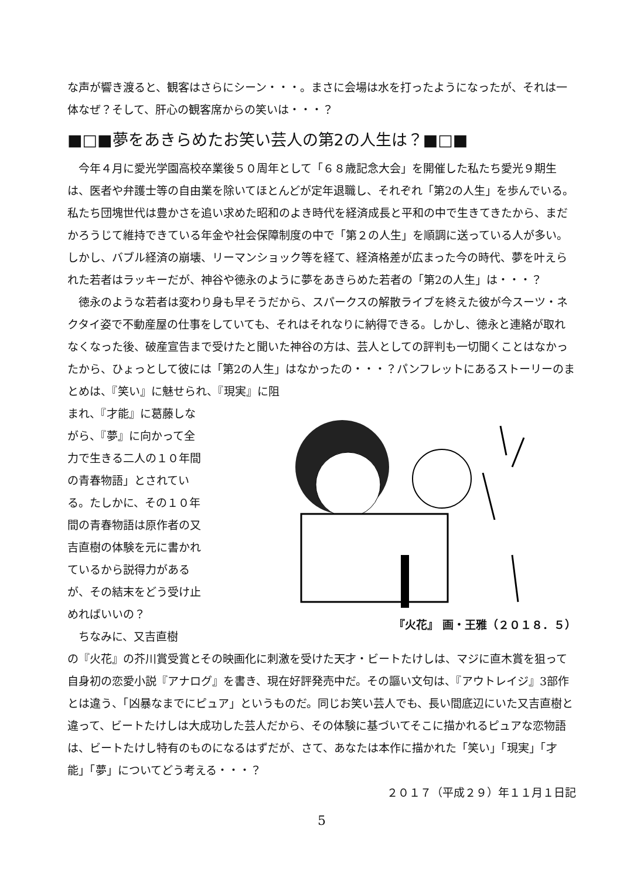な声が響き渡ると、観客はさらにシーン・・・。まさに会場は水を打ったようになったが、それは一体なぜ？そして、肝心の観客席からの笑いは・・・？
■□■夢をあきらめたお笑い芸人の第2の人生は？■□■
今年４月に愛光学園高校卒業後５０周年として「６８歳記念大会」を開催した私たち愛光９期生は、医者や弁護士等の自由業を除いてほとんどが定年退職し、それぞれ「第2の人生」を歩んでいる。私たち団塊世代は豊かさを追い求めた昭和のよき時代を経済成長と平和の中で生きてきたから、まだかろうじて維持できている年金や社会保障制度の中で「第２の人生」を順調に送っている人が多い。しかし、バブル経済の崩壊、リーマンショック等を経て、経済格差が広まった今の時代、夢を叶えられた若者はラッキーだが、神谷や徳永のように夢をあきらめた若者の「第2の人生」は・・・？
徳永のような若者は変わり身も早そうだから、スパークスの解散ライブを終えた彼が今スーツ・ネクタイ姿で不動産屋の仕事をしていても、それはそれなりに納得できる。しかし、徳永と連絡が取れなくなった後、破産宣告まで受けたと聞いた神谷の方は、芸人としての評判も一切聞くことはなかったから、ひょっとして彼には「第2の人生」はなかったの・・・？パンフレットにあるストーリーのまとめは、『笑い』に魅せられ、『現実』に阻
まれ、『才能』に葛藤しながら、『夢』に向かって全力で生きる二人の１０年間の青春物語」とされている。たしかに、その１０年間の青春物語は原作者の又吉直樹の体験を元に書かれているから説得力があるが、その結末をどう受け止めればいいの？
ちなみに、又吉直樹
『火花』 画・王雅（２０１８．５）
の『火花』の芥川賞受賞とその映画化に刺激を受けた天才・ビートたけしは、マジに直木賞を狙って自身初の恋愛小説『アナログ』を書き、現在好評発売中だ。その謳い文句は、『アウトレイジ』3部作とは違う、「凶暴なまでにピュア」というものだ。同じお笑い芸人でも、長い間底辺にいた又吉直樹と違って、ビートたけしは大成功した芸人だから、その体験に基づいてそこに描かれるピュアな恋物語は、ビートたけし特有のものになるはずだが、さて、あなたは本作に描かれた「笑い」「現実」「才能」「夢」についてどう考える・・・？
２０１７（平成２９）年１１月１日記
5